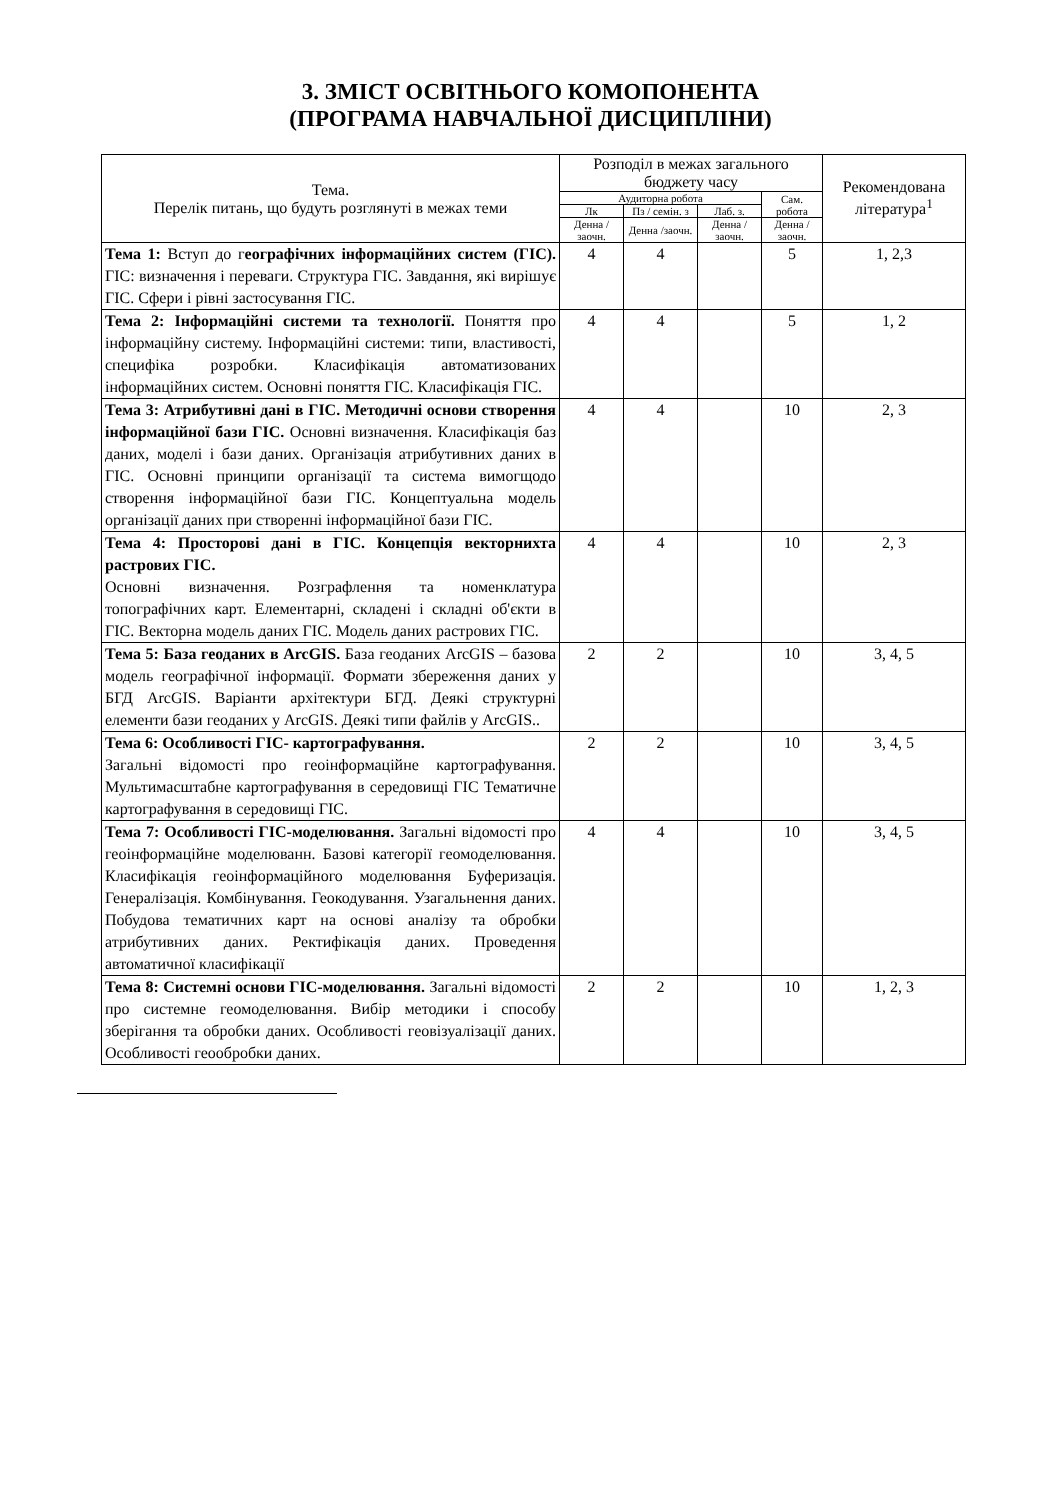3. ЗМІСТ ОСВІТНЬОГО КОМОПОНЕНТА
(ПРОГРАМА НАВЧАЛЬНОЇ ДИСЦИПЛІНИ)
| Тема. Перелік питань, що будуть розглянуті в межах теми | Розподіл в межах загального бюджету часу | | | | Рекомендована література<sup>1</sup> |
| --- | --- | --- | --- | --- | --- |
| | Аудиторна робота | | | Сам. робота | |
| | Лк | Пз / семін. з | Лаб. з. | | |
| | Денна /заочн. | Денна /заочн. | Денна /заочн. | Денна /заочн. | |
| Тема 1: Вступ до г еографічних інформаційних систем (ГІС). ГІС: визначення і переваги. Структура ГІС. Завдання, які вирішує ГІС. Сфери і рівні застосування ГІС. | 4 | 4 | | 5 | 1, 2,3 |
| Тема 2: Інформаційні системи та технології. Поняття про інформаційну систему. Інформаційні системи: типи, властивості, специфіка розробки. Класифікація автоматизованих інформаційних систем. Основні поняття ГІС. Класифікація ГІС. | 4 | 4 | | 5 | 1, 2 |
| Тема 3: Атрибутивні дані в ГІС. Методичні основи створення інформаційної бази ГІС. Основні визначення. Класифікація баз даних, моделі і бази даних. Організація атрибутивних даних в ГІС. Основні принципи організації та система вимогщодо створення інформаційної бази ГІС. Концептуальна модель організації даних при створенні інформаційної бази ГІС. | 4 | 4 | | 10 | 2, 3 |
| Тема 4: Просторові дані в ГІС. Концепція векторнихта растрових ГІС. Основні визначення. Розграфлення та номенклатура топографічних карт. Елементарні, складені і складні об'єкти в ГІС. Векторна модель даних ГІС. Модель даних растрових ГІС. | 4 | 4 | | 10 | 2, 3 |
| Тема 5: База геоданих в ArcGIS. База геоданих ArcGIS – базова модель географічної інформації. Формати збереження даних у БГД ArcGIS. Варіанти архітектури БГД. Деякі структурні елементи бази геоданих у ArcGIS. Деякі типи файлів у ArcGIS.. | 2 | 2 | | 10 | 3, 4, 5 |
| Тема 6: Особливості ГІС- картографування. Загальні відомості про геоінформаційне картографування. Мультимасштабне картографування в середовищі ГІС Тематичне картографування в середовищі ГІС. | 2 | 2 | | 10 | 3, 4, 5 |
| Тема 7: Особливості ГІС-моделювання. Загальні відомості про геоінформаційне моделюванн. Базові категорії геомоделювання. Класифікація геоінформаційного моделювання Буферизація. Генералізація. Комбінування. Геокодування. Узагальнення даних. Побудова тематичних карт на основі аналізу та обробки атрибутивних даних. Ректифікація даних. Проведення автоматичної класифікації | 4 | 4 | | 10 | 3, 4, 5 |
| Тема 8: Системні основи ГІС-моделювання. Загальні відомості про системне геомоделювання. Вибір методики і способу зберігання та обробки даних. Особливості геовізуалізації даних. Особливості геообробки даних. | 2 | 2 | | 10 | 1, 2, 3 |